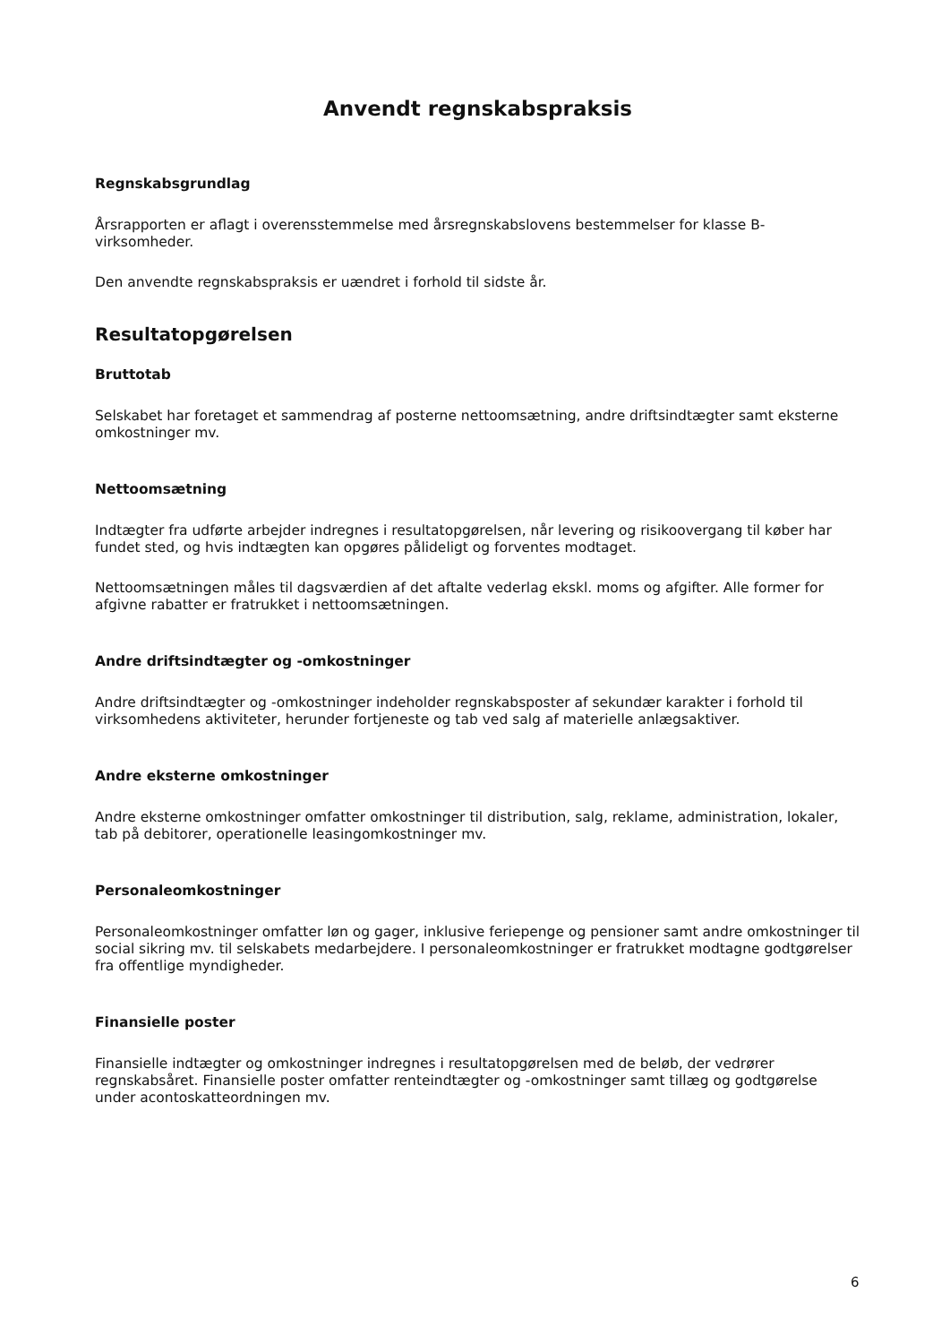Anvendt regnskabspraksis
Regnskabsgrundlag
Årsrapporten er aflagt i overensstemmelse med årsregnskabslovens bestemmelser for klasse B-virksomheder.
Den anvendte regnskabspraksis er uændret i forhold til sidste år.
Resultatopgørelsen
Bruttotab
Selskabet har foretaget et sammendrag af posterne nettoomsætning, andre driftsindtægter samt eksterne omkostninger mv.
Nettoomsætning
Indtægter fra udførte arbejder indregnes i resultatopgørelsen, når levering og risikoovergang til køber har fundet sted, og hvis indtægten kan opgøres pålideligt og forventes modtaget.
Nettoomsætningen måles til dagsværdien af det aftalte vederlag ekskl. moms og afgifter. Alle former for afgivne rabatter er fratrukket i nettoomsætningen.
Andre driftsindtægter og -omkostninger
Andre driftsindtægter og -omkostninger indeholder regnskabsposter af sekundær karakter i forhold til virksomhedens aktiviteter, herunder fortjeneste og tab ved salg af materielle anlægsaktiver.
Andre eksterne omkostninger
Andre eksterne omkostninger omfatter omkostninger til distribution, salg, reklame, administration, lokaler, tab på debitorer, operationelle leasingomkostninger mv.
Personaleomkostninger
Personaleomkostninger omfatter løn og gager, inklusive feriepenge og pensioner samt andre omkostninger til social sikring mv. til selskabets medarbejdere. I personaleomkostninger er fratrukket modtagne godtgørelser fra offentlige myndigheder.
Finansielle poster
Finansielle indtægter og omkostninger indregnes i resultatopgørelsen med de beløb, der vedrører regnskabsåret. Finansielle poster omfatter renteindtægter og -omkostninger samt tillæg og godtgørelse under acontoskatteordningen mv.
6